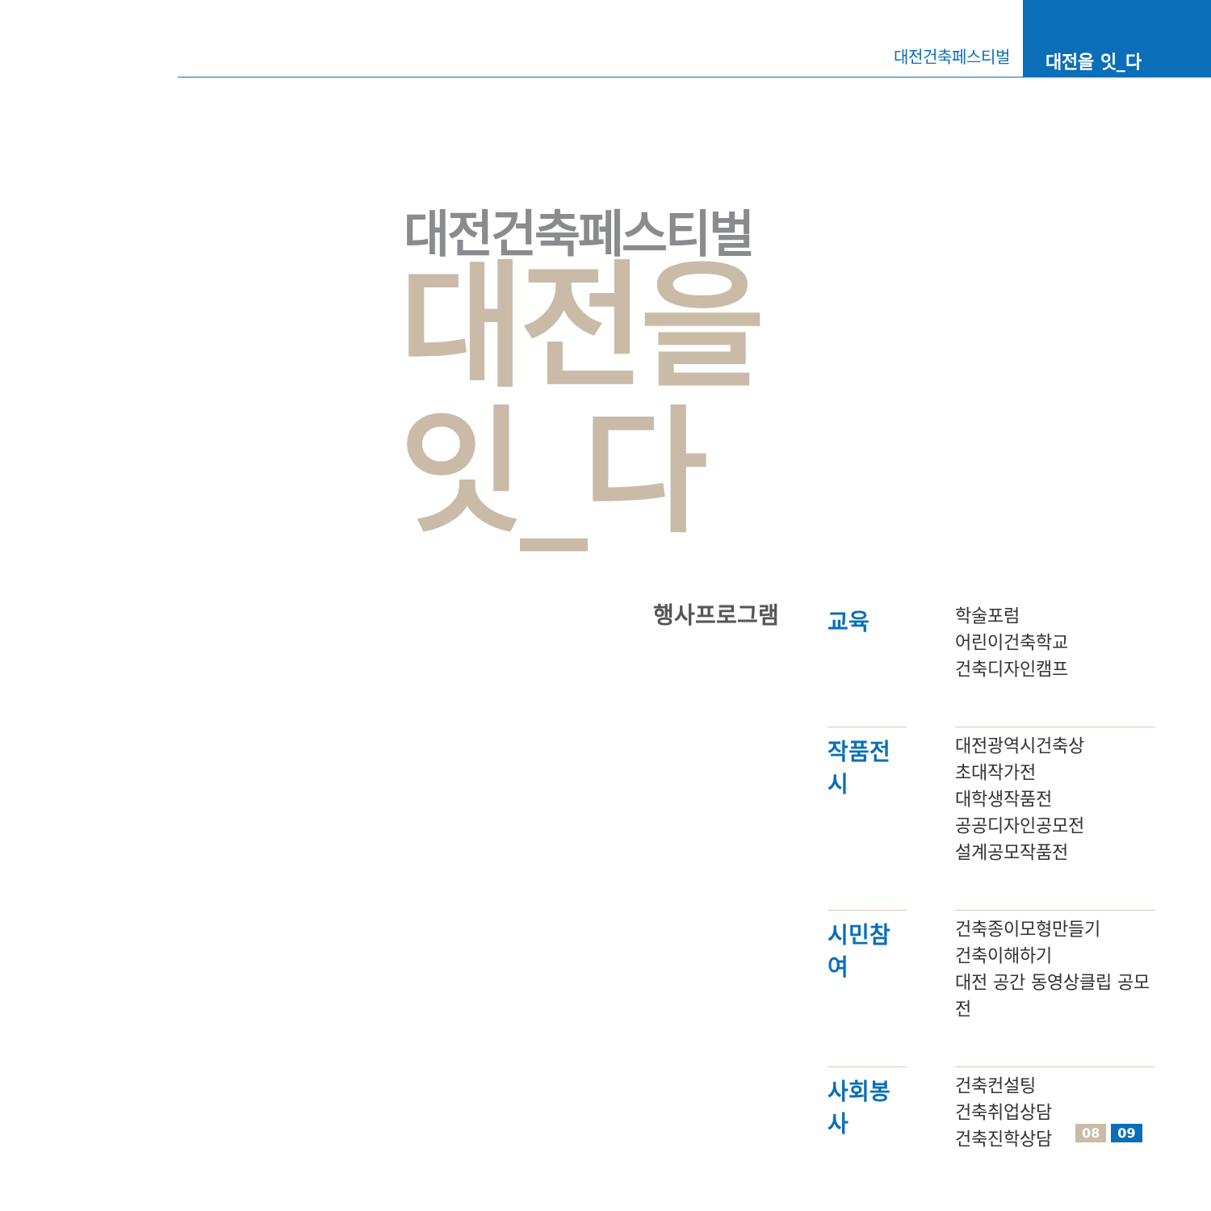대전건축페스티벌 대전을 잇_다
대전건축페스티벌
대전을
잇_다
행사프로그램
교육
학술포럼
어린이건축학교
건축디자인캠프
작품전시
대전광역시건축상
초대작가전
대학생작품전
공공디자인공모전
설계공모작품전
시민참여
건축종이모형만들기
건축이해하기
대전 공간 동영상클립 공모전
사회봉사
건축컨설팅
건축취업상담
건축진학상담
08 09